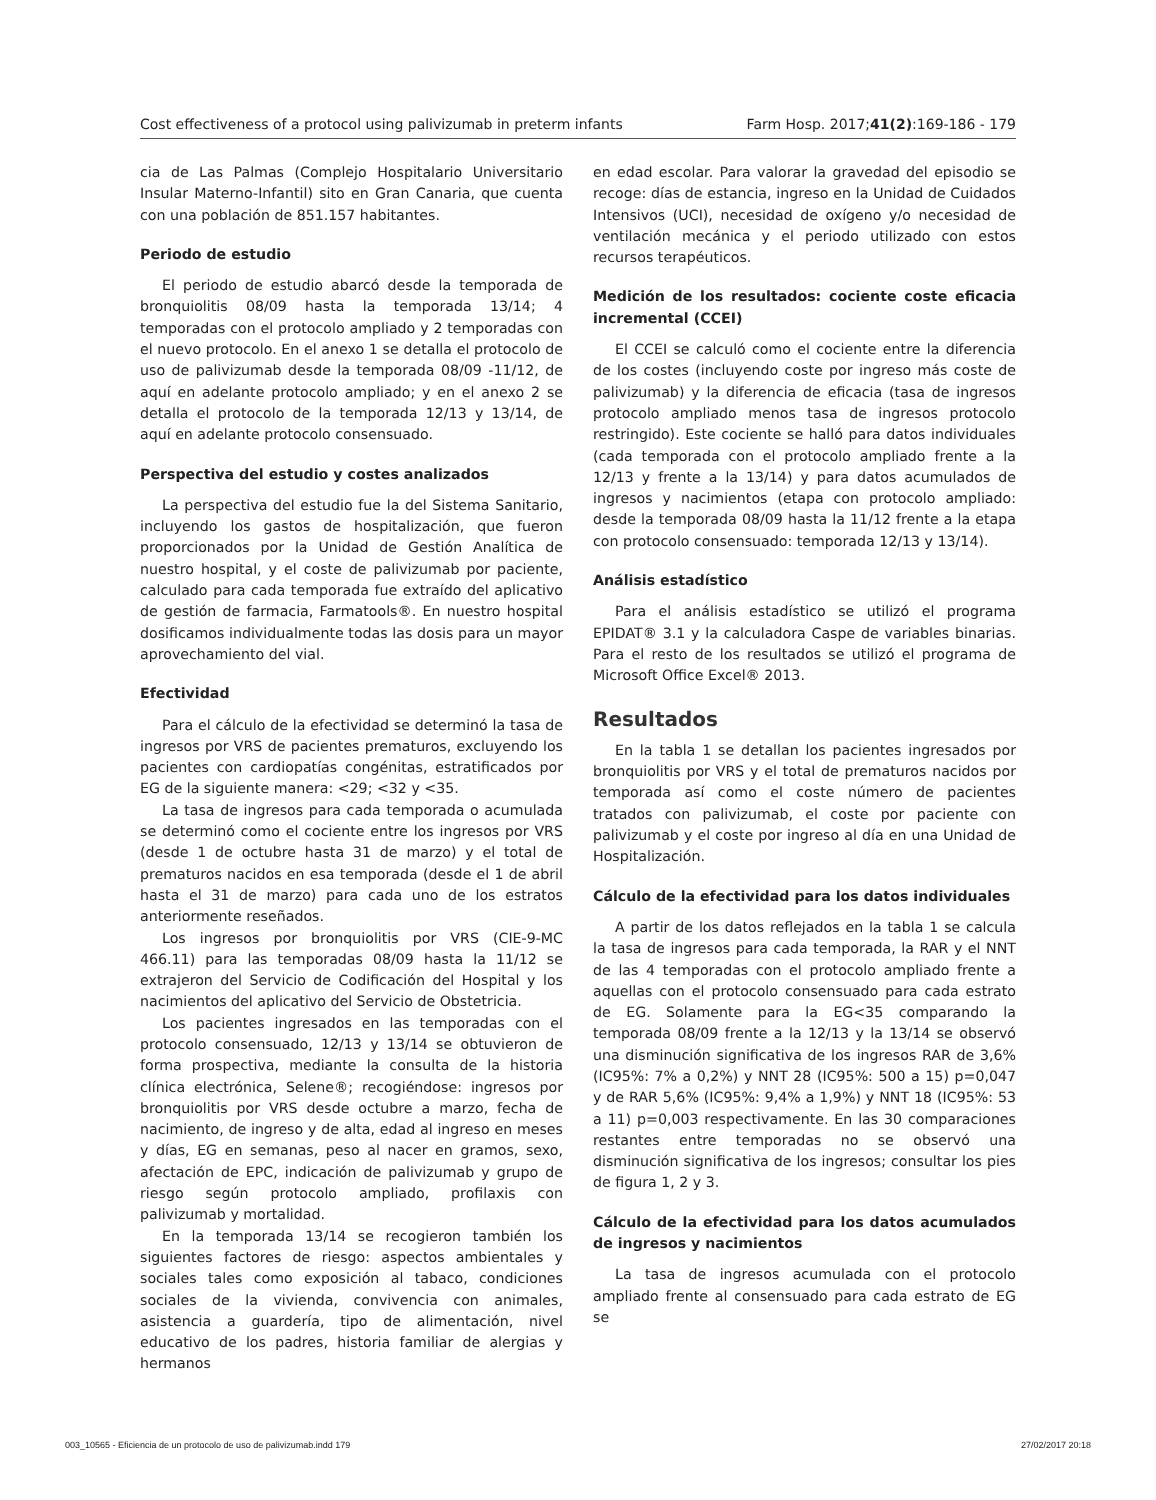Cost effectiveness of a protocol using palivizumab in preterm infants Farm Hosp. 2017;41(2):169-186 - 179
cia de Las Palmas (Complejo Hospitalario Universitario Insular Materno-Infantil) sito en Gran Canaria, que cuenta con una población de 851.157 habitantes.
Periodo de estudio
El periodo de estudio abarcó desde la temporada de bronquiolitis 08/09 hasta la temporada 13/14; 4 temporadas con el protocolo ampliado y 2 temporadas con el nuevo protocolo. En el anexo 1 se detalla el protocolo de uso de palivizumab desde la temporada 08/09 -11/12, de aquí en adelante protocolo ampliado; y en el anexo 2 se detalla el protocolo de la temporada 12/13 y 13/14, de aquí en adelante protocolo consensuado.
Perspectiva del estudio y costes analizados
La perspectiva del estudio fue la del Sistema Sanitario, incluyendo los gastos de hospitalización, que fueron proporcionados por la Unidad de Gestión Analítica de nuestro hospital, y el coste de palivizumab por paciente, calculado para cada temporada fue extraído del aplicativo de gestión de farmacia, Farmatools®. En nuestro hospital dosificamos individualmente todas las dosis para un mayor aprovechamiento del vial.
Efectividad
Para el cálculo de la efectividad se determinó la tasa de ingresos por VRS de pacientes prematuros, excluyendo los pacientes con cardiopatías congénitas, estratificados por EG de la siguiente manera: <29; <32 y <35.
La tasa de ingresos para cada temporada o acumulada se determinó como el cociente entre los ingresos por VRS (desde 1 de octubre hasta 31 de marzo) y el total de prematuros nacidos en esa temporada (desde el 1 de abril hasta el 31 de marzo) para cada uno de los estratos anteriormente reseñados.
Los ingresos por bronquiolitis por VRS (CIE-9-MC 466.11) para las temporadas 08/09 hasta la 11/12 se extrajeron del Servicio de Codificación del Hospital y los nacimientos del aplicativo del Servicio de Obstetricia.
Los pacientes ingresados en las temporadas con el protocolo consensuado, 12/13 y 13/14 se obtuvieron de forma prospectiva, mediante la consulta de la historia clínica electrónica, Selene®; recogiéndose: ingresos por bronquiolitis por VRS desde octubre a marzo, fecha de nacimiento, de ingreso y de alta, edad al ingreso en meses y días, EG en semanas, peso al nacer en gramos, sexo, afectación de EPC, indicación de palivizumab y grupo de riesgo según protocolo ampliado, profilaxis con palivizumab y mortalidad.
En la temporada 13/14 se recogieron también los siguientes factores de riesgo: aspectos ambientales y sociales tales como exposición al tabaco, condiciones sociales de la vivienda, convivencia con animales, asistencia a guardería, tipo de alimentación, nivel educativo de los padres, historia familiar de alergias y hermanos
en edad escolar. Para valorar la gravedad del episodio se recoge: días de estancia, ingreso en la Unidad de Cuidados Intensivos (UCI), necesidad de oxígeno y/o necesidad de ventilación mecánica y el periodo utilizado con estos recursos terapéuticos.
Medición de los resultados: cociente coste eficacia incremental (CCEI)
El CCEI se calculó como el cociente entre la diferencia de los costes (incluyendo coste por ingreso más coste de palivizumab) y la diferencia de eficacia (tasa de ingresos protocolo ampliado menos tasa de ingresos protocolo restringido). Este cociente se halló para datos individuales (cada temporada con el protocolo ampliado frente a la 12/13 y frente a la 13/14) y para datos acumulados de ingresos y nacimientos (etapa con protocolo ampliado: desde la temporada 08/09 hasta la 11/12 frente a la etapa con protocolo consensuado: temporada 12/13 y 13/14).
Análisis estadístico
Para el análisis estadístico se utilizó el programa EPIDAT® 3.1 y la calculadora Caspe de variables binarias. Para el resto de los resultados se utilizó el programa de Microsoft Office Excel® 2013.
Resultados
En la tabla 1 se detallan los pacientes ingresados por bronquiolitis por VRS y el total de prematuros nacidos por temporada así como el coste número de pacientes tratados con palivizumab, el coste por paciente con palivizumab y el coste por ingreso al día en una Unidad de Hospitalización.
Cálculo de la efectividad para los datos individuales
A partir de los datos reflejados en la tabla 1 se calcula la tasa de ingresos para cada temporada, la RAR y el NNT de las 4 temporadas con el protocolo ampliado frente a aquellas con el protocolo consensuado para cada estrato de EG. Solamente para la EG<35 comparando la temporada 08/09 frente a la 12/13 y la 13/14 se observó una disminución significativa de los ingresos RAR de 3,6% (IC95%: 7% a 0,2%) y NNT 28 (IC95%: 500 a 15) p=0,047 y de RAR 5,6% (IC95%: 9,4% a 1,9%) y NNT 18 (IC95%: 53 a 11) p=0,003 respectivamente. En las 30 comparaciones restantes entre temporadas no se observó una disminución significativa de los ingresos; consultar los pies de figura 1, 2 y 3.
Cálculo de la efectividad para los datos acumulados de ingresos y nacimientos
La tasa de ingresos acumulada con el protocolo ampliado frente al consensuado para cada estrato de EG se
003_10565 - Eficiencia de un protocolo de uso de palivizumab.indd 179 27/02/2017 20:18